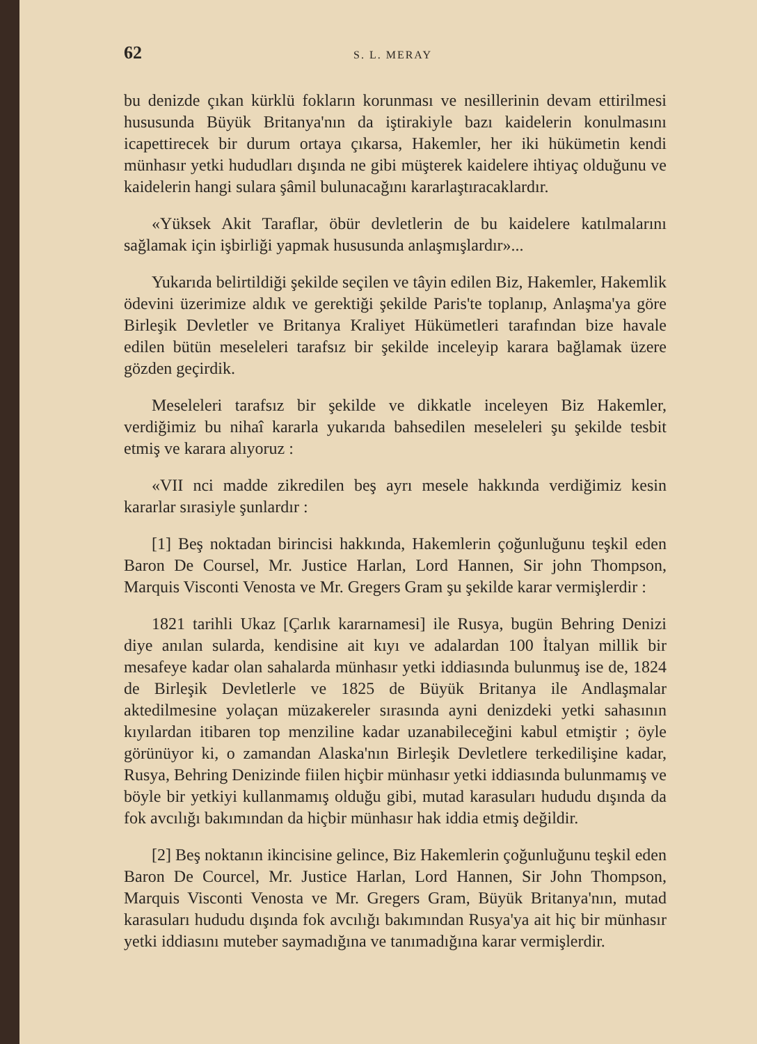62 S. L. MERAY
bu denizde çıkan kürklü fokların korunması ve nesillerinin devam ettirilmesi hususunda Büyük Britanya'nın da iştirakiyle bazı kaidelerin konulmasını icapettirecek bir durum ortaya çıkarsa, Hakemler, her iki hükümetin kendi münhasır yetki hududları dışında ne gibi müşterek kaidelere ihtiyaç olduğunu ve kaidelerin hangi sulara şâmil bulunacağını kararlaştıracaklardır.
«Yüksek Akit Taraflar, öbür devletlerin de bu kaidelere katılmalarını sağlamak için işbirliği yapmak hususunda anlaşmışlardır»...
Yukarıda belirtildiği şekilde seçilen ve tâyin edilen Biz, Hakemler, Hakemlik ödevini üzerimize aldık ve gerektiği şekilde Paris'te toplanıp, Anlaşma'ya göre Birleşik Devletler ve Britanya Kraliyet Hükümetleri tarafından bize havale edilen bütün meseleleri tarafsız bir şekilde inceleyip karara bağlamak üzere gözden geçirdik.
Meseleleri tarafsız bir şekilde ve dikkatle inceleyen Biz Hakemler, verdiğimiz bu nihaî kararla yukarıda bahsedilen meseleleri şu şekilde tesbit etmiş ve karara alıyoruz :
«VII nci madde zikredilen beş ayrı mesele hakkında verdiğimiz kesin kararlar sırasiyle şunlardır :
[1] Beş noktadan birincisi hakkında, Hakemlerin çoğunluğunu teşkil eden Baron De Coursel, Mr. Justice Harlan, Lord Hannen, Sir john Thompson, Marquis Visconti Venosta ve Mr. Gregers Gram şu şekilde karar vermişlerdir :
1821 tarihli Ukaz [Çarlık kararnamesi] ile Rusya, bugün Behring Denizi diye anılan sularda, kendisine ait kıyı ve adalardan 100 İtalyan millik bir mesafeye kadar olan sahalarda münhasır yetki iddiasında bulunmuş ise de, 1824 de Birleşik Devletlerle ve 1825 de Büyük Britanya ile Andlaşmalar aktedilmesine yolaçan müzakereler sırasında ayni denizdeki yetki sahasının kıyılardan itibaren top menziline kadar uzanabileceğini kabul etmiştir ; öyle görünüyor ki, o zamandan Alaska'nın Birleşik Devletlere terkedilişine kadar, Rusya, Behring Denizinde fiilen hiçbir münhasır yetki iddiasında bulunmamış ve böyle bir yetkiyi kullanmamış olduğu gibi, mutad karasuları hududu dışında da fok avcılığı bakımından da hiçbir münhasır hak iddia etmiş değildir.
[2] Beş noktanın ikincisine gelince, Biz Hakemlerin çoğunluğunu teşkil eden Baron De Courcel, Mr. Justice Harlan, Lord Hannen, Sir John Thompson, Marquis Visconti Venosta ve Mr. Gregers Gram, Büyük Britanya'nın, mutad karasuları hududu dışında fok avcılığı bakımından Rusya'ya ait hiç bir münhasır yetki iddiasını muteber saymadığına ve tanımadığına karar vermişlerdir.